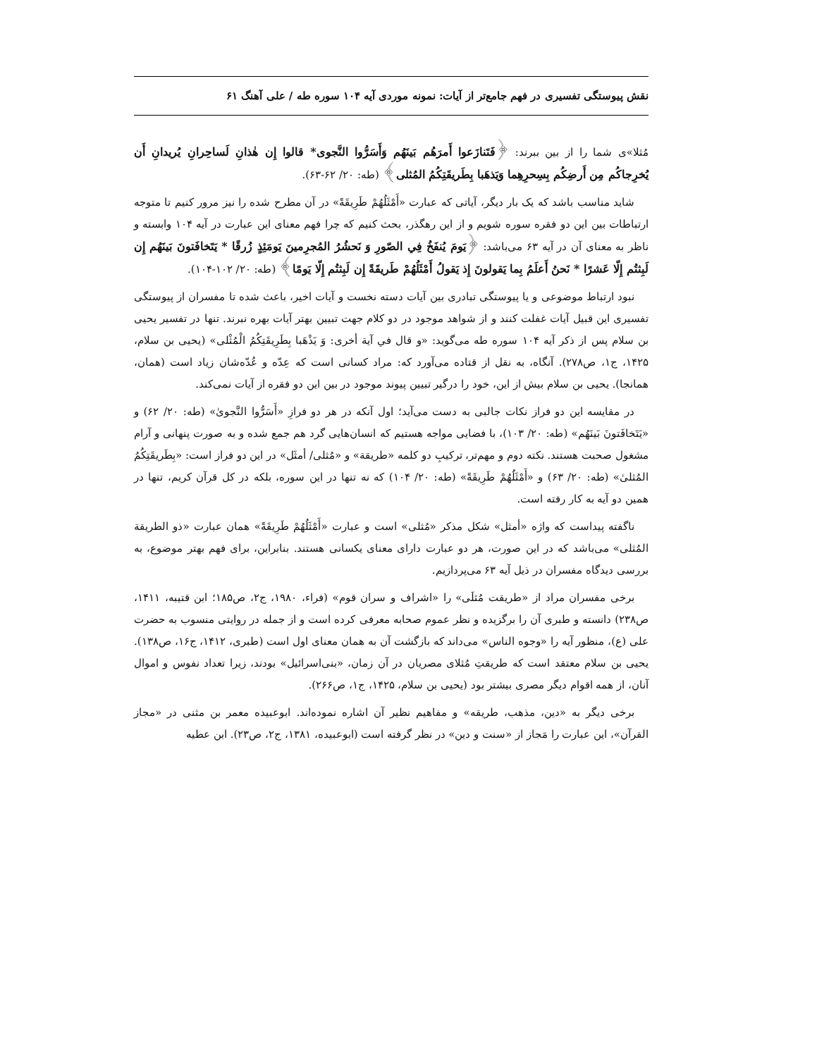نقش پیوستگی تفسیری در فهم جامع‌تر از آیات: نمونه موردی آیه ۱۰۴ سوره طه / علی آهنگ ۶۱
مُثلا»ی شما را از بین ببرند: ﴿فَتَنازَعوا أَمرَهُم بَينَهُم وَأَسَرُّوا النَّجوى* قالوا إِن هٰذانِ لَساحِرانِ يُريدانِ أَن يُخرِجاكُم مِن أَرضِكُم بِسِحرِهِما وَيَذهَبا بِطَريقَتِكُمُ المُثلى﴾ (طه: ۲۰/ ۶۲-۶۳).
شاید مناسب باشد که یک بار دیگر، آیاتی که عبارت «أَمْثَلُهُمْ طَرِيقَةً» در آن مطرح شده را نیز مرور کنیم تا متوجه ارتباطات بین این دو فقره سوره شویم و از این رهگذر، بحث کنیم که چرا فهم معنای این عبارت در آیه ۱۰۴ وابسته و ناظر به معنای آن در آیه ۶۳ می‌باشد: ﴿يَومَ يُنفَخُ فِي الصّورِ وَ نَحشُرُ المُجرِمينَ يَومَئِذٍ زُرقًا * يَتَخافَتونَ بَينَهُم إِن لَبِثتُم إِلّا عَشرًا * نَحنُ أَعلَمُ بِما يَقولونَ إِذ يَقولُ أَمْثَلُهُمْ طَريقَةً إِن لَبِثتُم إِلّا يَومًا﴾ (طه: ۲۰/ ۱۰۲-۱۰۴).
نبود ارتباط موضوعی و یا پیوستگی تبادری بین آیات دسته نخست و آیات اخیر، باعث شده تا مفسران از پیوستگی تفسیری این قبیل آیات غفلت کنند و از شواهد موجود در دو کلام جهت تبیین بهتر آیات بهره نبرند. تنها در تفسیر یحیی بن سلام پس از ذکر آیه ۱۰۴ سوره طه می‌گوید: «و قال في آية أخرى: وَ يَذْهَبا بِطَرِيقَتِكُمُ الْمُثْلى» (یحیی بن سلام، ۱۴۲۵، ج۱، ص۲۷۸). آنگاه، به نقل از قتاده می‌آورد که: مراد کسانی است که عِدّه و عُدّه‌شان زیاد است (همان، همانجا). یحیی بن سلام بیش از این، خود را درگیر تبیین پیوند موجود در بین این دو فقره از آیات نمی‌کند.
در مقایسه این دو فراز نکات جالبی به دست می‌آید؛ اول آنکه در هر دو فرازِ «أَسَرُّوا النَّجویٰ» (طه: ۲۰/ ۶۲) و «يَتَخافَتونَ بَينَهُم» (طه: ۲۰/ ۱۰۳)، با فضایی مواجه هستیم که انسان‌هایی گرد هم جمع شده و به صورت پنهانی و آرام مشغول صحبت هستند. نکته دوم و مهم‌تر، ترکیبِ دو کلمه «طريقة» و «مُثلی/ أمثَل» در این دو فراز است: «بِطَريقَتِكُمُ المُثلىٰ» (طه: ۲۰/ ۶۳) و «أَمْثَلُهُمْ طَرِيقَةً» (طه: ۲۰/ ۱۰۴) که نه تنها در این سوره، بلکه در کل قرآن کریم، تنها در همین دو آیه به کار رفته است.
ناگفته پیداست که واژه «أمثل» شکل مذکر «مُثلی» است و عبارت «أَمْثَلُهُمْ طَرِيقَةً» همان عبارت «ذو الطريقة المُثلی» می‌باشد که در این صورت، هر دو عبارت دارای معنای یکسانی هستند. بنابراین، برای فهم بهتر موضوع، به بررسی دیدگاه مفسران در ذیل آیه ۶۳ می‌پردازیم.
برخی مفسران مراد از «طریقت مُثلَی» را «اشراف و سران قوم» (فراء، ۱۹۸۰، ج۲، ص۱۸۵؛ ابن قتیبه، ۱۴۱۱، ص۲۳۸) دانسته و طبری آن را برگزیده و نظر عموم صحابه معرفی کرده است و از جمله در روایتی منسوب به حضرت علی (ع)، منظور آیه را «وجوه الناس» می‌داند که بازگشت آن به همان معنای اول است (طبری، ۱۴۱۲، ج۱۶، ص۱۳۸). یحیی بن سلام معتقد است که طریقتِ مُثلای مصریان در آن زمان، «بنی‌اسرائیل» بودند، زیرا تعداد نفوس و اموال آنان، از همه اقوام دیگر مصری بیشتر بود (یحیی بن سلام، ۱۴۲۵، ج۱، ص۲۶۶).
برخی دیگر به «دین، مذهب، طریقه» و مفاهیم نظیر آن اشاره نموده‌اند. ابوعبیده معمر بن مثنی در «مجاز القرآن»، این عبارت را مَجاز از «سنت و دین» در نظر گرفته است (ابوعبیده، ۱۳۸۱، ج۲، ص۲۳). ابن عطیه